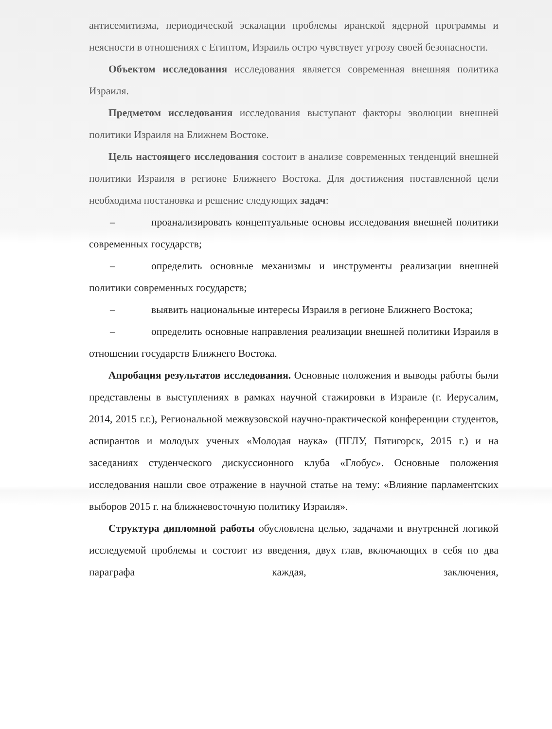антисемитизма, периодической эскалации проблемы иранской ядерной программы и неясности в отношениях с Египтом, Израиль остро чувствует угрозу своей безопасности.
Объектом исследования исследования является современная внешняя политика Израиля.
Предметом исследования исследования выступают факторы эволюции внешней политики Израиля на Ближнем Востоке.
Цель настоящего исследования состоит в анализе современных тенденций внешней политики Израиля в регионе Ближнего Востока. Для достижения поставленной цели необходима постановка и решение следующих задач:
– проанализировать концептуальные основы исследования внешней политики современных государств;
– определить основные механизмы и инструменты реализации внешней политики современных государств;
– выявить национальные интересы Израиля в регионе Ближнего Востока;
– определить основные направления реализации внешней политики Израиля в отношении государств Ближнего Востока.
Апробация результатов исследования. Основные положения и выводы работы были представлены в выступлениях в рамках научной стажировки в Израиле (г. Иерусалим, 2014, 2015 г.г.), Региональной межвузовской научно-практической конференции студентов, аспирантов и молодых ученых «Молодая наука» (ПГЛУ, Пятигорск, 2015 г.) и на заседаниях студенческого дискуссионного клуба «Глобус». Основные положения исследования нашли свое отражение в научной статье на тему: «Влияние парламентских выборов 2015 г. на ближневосточную политику Израиля».
Структура дипломной работы обусловлена целью, задачами и внутренней логикой исследуемой проблемы и состоит из введения, двух глав, включающих в себя по два параграфа каждая, заключения,